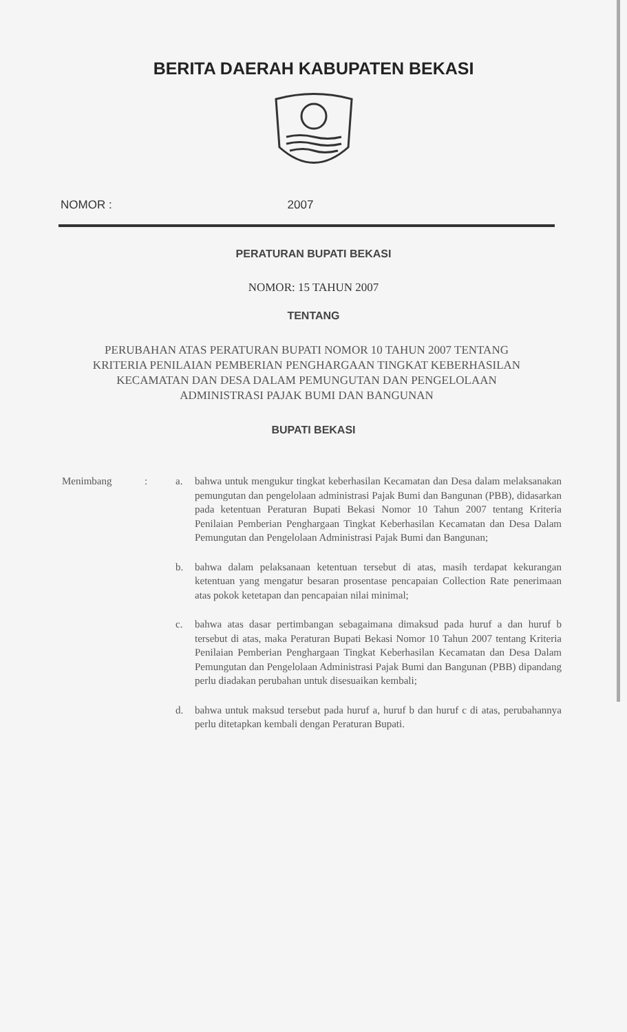BERITA DAERAH KABUPATEN BEKASI
NOMOR : 2007
PERATURAN BUPATI BEKASI
NOMOR: 15 TAHUN 2007
TENTANG
PERUBAHAN ATAS PERATURAN BUPATI NOMOR 10 TAHUN 2007 TENTANG KRITERIA PENILAIAN PEMBERIAN PENGHARGAAN TINGKAT KEBERHASILAN KECAMATAN DAN DESA DALAM PEMUNGUTAN DAN PENGELOLAAN ADMINISTRASI PAJAK BUMI DAN BANGUNAN
BUPATI BEKASI
Menimbang : a. bahwa untuk mengukur tingkat keberhasilan Kecamatan dan Desa dalam melaksanakan pemungutan dan pengelolaan administrasi Pajak Bumi dan Bangunan (PBB), didasarkan pada ketentuan Peraturan Bupati Bekasi Nomor 10 Tahun 2007 tentang Kriteria Penilaian Pemberian Penghargaan Tingkat Keberhasilan Kecamatan dan Desa Dalam Pemungutan dan Pengelolaan Administrasi Pajak Bumi dan Bangunan;
b. bahwa dalam pelaksanaan ketentuan tersebut di atas, masih terdapat kekurangan ketentuan yang mengatur besaran prosentase pencapaian Collection Rate penerimaan atas pokok ketetapan dan pencapaian nilai minimal;
c. bahwa atas dasar pertimbangan sebagaimana dimaksud pada huruf a dan huruf b tersebut di atas, maka Peraturan Bupati Bekasi Nomor 10 Tahun 2007 tentang Kriteria Penilaian Pemberian Penghargaan Tingkat Keberhasilan Kecamatan dan Desa Dalam Pemungutan dan Pengelolaan Administrasi Pajak Bumi dan Bangunan (PBB) dipandang perlu diadakan perubahan untuk disesuaikan kembali;
d. bahwa untuk maksud tersebut pada huruf a, huruf b dan huruf c di atas, perubahannya perlu ditetapkan kembali dengan Peraturan Bupati.